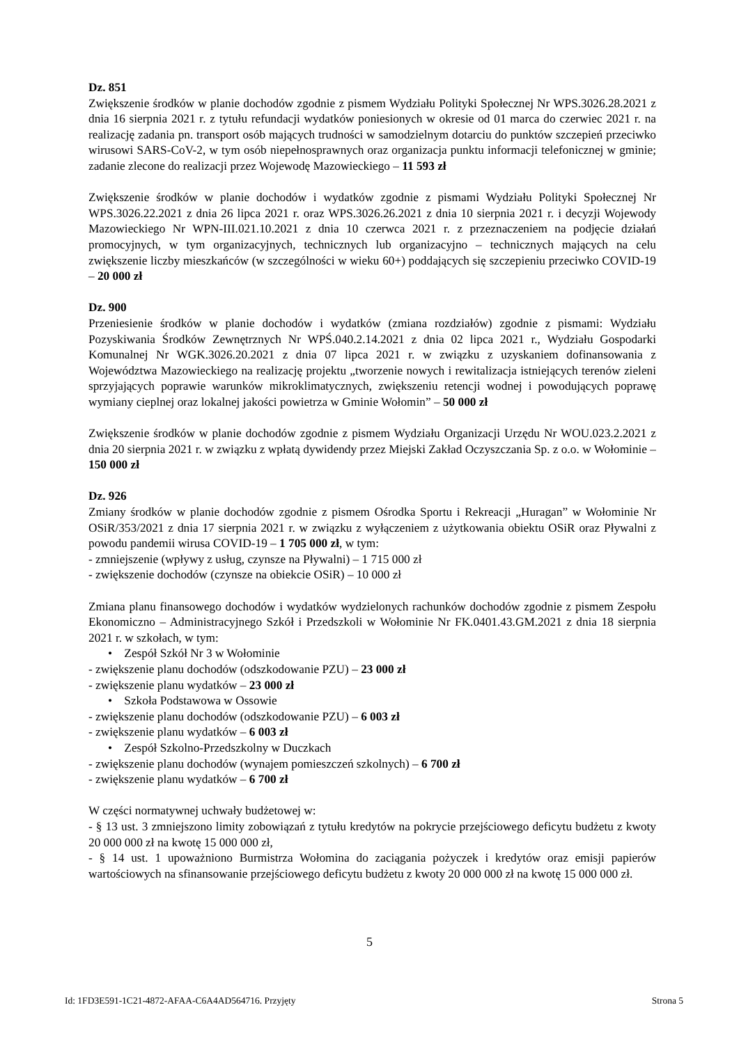Dz. 851
Zwiększenie środków w planie dochodów zgodnie z pismem Wydziału Polityki Społecznej Nr WPS.3026.28.2021 z dnia 16 sierpnia 2021 r. z tytułu refundacji wydatków poniesionych w okresie od 01 marca do czerwiec 2021 r. na realizację zadania pn. transport osób mających trudności w samodzielnym dotarciu do punktów szczepień przeciwko wirusowi SARS-CoV-2, w tym osób niepełnosprawnych oraz organizacja punktu informacji telefonicznej w gminie; zadanie zlecone do realizacji przez Wojewodę Mazowieckiego – 11 593 zł
Zwiększenie środków w planie dochodów i wydatków zgodnie z pismami Wydziału Polityki Społecznej Nr WPS.3026.22.2021 z dnia 26 lipca 2021 r. oraz WPS.3026.26.2021 z dnia 10 sierpnia 2021 r. i decyzji Wojewody Mazowieckiego Nr WPN-III.021.10.2021 z dnia 10 czerwca 2021 r. z przeznaczeniem na podjęcie działań promocyjnych, w tym organizacyjnych, technicznych lub organizacyjno – technicznych mających na celu zwiększenie liczby mieszkańców (w szczególności w wieku 60+) poddających się szczepieniu przeciwko COVID-19 – 20 000 zł
Dz. 900
Przeniesienie środków w planie dochodów i wydatków (zmiana rozdziałów) zgodnie z pismami: Wydziału Pozyskiwania Środków Zewnętrznych Nr WPŚ.040.2.14.2021 z dnia 02 lipca 2021 r., Wydziału Gospodarki Komunalnej Nr WGK.3026.20.2021 z dnia 07 lipca 2021 r. w związku z uzyskaniem dofinansowania z Województwa Mazowieckiego na realizację projektu „tworzenie nowych i rewitalizacja istniejących terenów zieleni sprzyjających poprawie warunków mikroklimatycznych, zwiększeniu retencji wodnej i powodujących poprawę wymiany cieplnej oraz lokalnej jakości powietrza w Gminie Wołomin” – 50 000 zł
Zwiększenie środków w planie dochodów zgodnie z pismem Wydziału Organizacji Urzędu Nr WOU.023.2.2021 z dnia 20 sierpnia 2021 r. w związku z wpłatą dywidendy przez Miejski Zakład Oczyszczania Sp. z o.o. w Wołominie – 150 000 zł
Dz. 926
Zmiany środków w planie dochodów zgodnie z pismem Ośrodka Sportu i Rekreacji „Huragan” w Wołominie Nr OSiR/353/2021 z dnia 17 sierpnia 2021 r. w związku z wyłączeniem z użytkowania obiektu OSiR oraz Pływalni z powodu pandemii wirusa COVID-19 – 1 705 000 zł, w tym:
- zmniejszenie (wpływy z usług, czynsze na Pływalni) – 1 715 000 zł
- zwiększenie dochodów (czynsze na obiekcie OSiR) – 10 000 zł
Zmiana planu finansowego dochodów i wydatków wydzielonych rachunków dochodów zgodnie z pismem Zespołu Ekonomiczno – Administracyjnego Szkół i Przedszkoli w Wołominie Nr FK.0401.43.GM.2021 z dnia 18 sierpnia 2021 r. w szkołach, w tym:
• Zespół Szkół Nr 3 w Wołominie
- zwiększenie planu dochodów (odszkodowanie PZU) – 23 000 zł
- zwiększenie planu wydatków – 23 000 zł
• Szkoła Podstawowa w Ossowie
- zwiększenie planu dochodów (odszkodowanie PZU) – 6 003 zł
- zwiększenie planu wydatków – 6 003 zł
• Zespół Szkolno-Przedszkolny w Duczkach
- zwiększenie planu dochodów (wynajem pomieszczeń szkolnych) – 6 700 zł
- zwiększenie planu wydatków – 6 700 zł
W części normatywnej uchwały budżetowej w:
- § 13 ust. 3 zmniejszono limity zobowiązań z tytułu kredytów na pokrycie przejściowego deficytu budżetu z kwoty 20 000 000 zł na kwotę 15 000 000 zł,
- § 14 ust. 1 upoważniono Burmistrza Wołomina do zaciągania pożyczek i kredytów oraz emisji papierów wartościowych na sfinansowanie przejściowego deficytu budżetu z kwoty 20 000 000 zł na kwotę 15 000 000 zł.
5
Id: 1FD3E591-1C21-4872-AFAA-C6A4AD564716. Przyjęty Strona 5